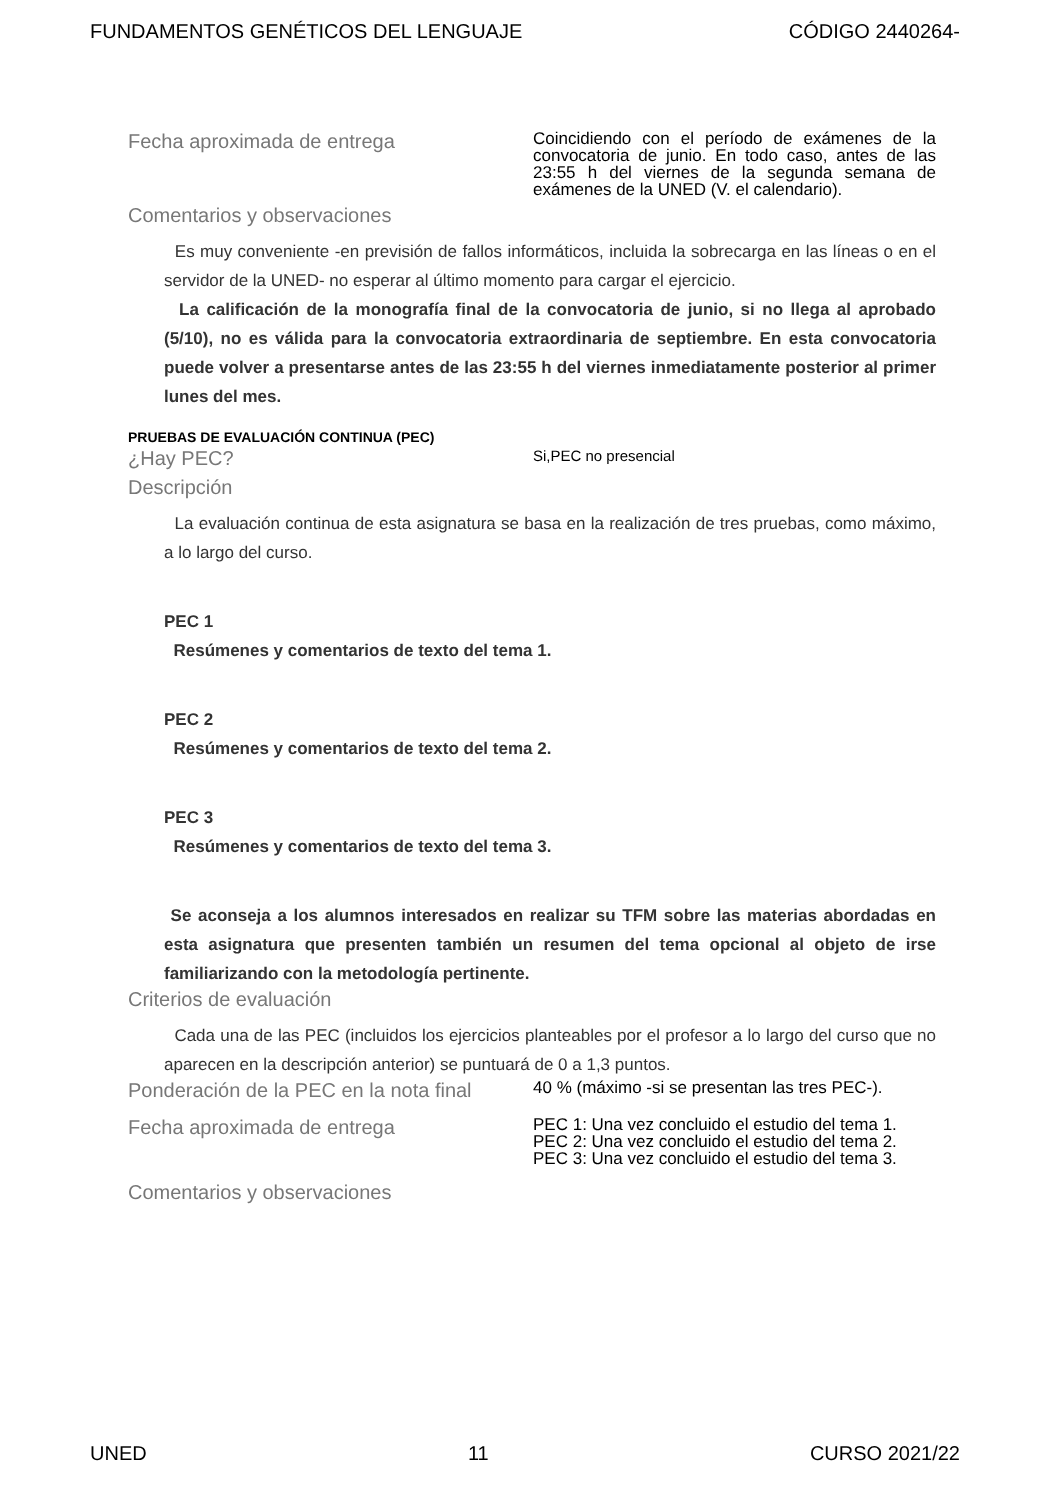FUNDAMENTOS GENÉTICOS DEL LENGUAJE CÓDIGO 2440264-
Fecha aproximada de entrega
Coincidiendo con el período de exámenes de la convocatoria de junio. En todo caso, antes de las 23:55 h del viernes de la segunda semana de exámenes de la UNED (V. el calendario).
Comentarios y observaciones
Es muy conveniente -en previsión de fallos informáticos, incluida la sobrecarga en las líneas o en el servidor de la UNED- no esperar al último momento para cargar el ejercicio.
La calificación de la monografía final de la convocatoria de junio, si no llega al aprobado (5/10), no es válida para la convocatoria extraordinaria de septiembre. En esta convocatoria puede volver a presentarse antes de las 23:55 h del viernes inmediatamente posterior al primer lunes del mes.
PRUEBAS DE EVALUACIÓN CONTINUA (PEC)
¿Hay PEC?
Si,PEC no presencial
Descripción
La evaluación continua de esta asignatura se basa en la realización de tres pruebas, como máximo, a lo largo del curso.
PEC 1
Resúmenes y comentarios de texto del tema 1.
PEC 2
Resúmenes y comentarios de texto del tema 2.
PEC 3
Resúmenes y comentarios de texto del tema 3.
Se aconseja a los alumnos interesados en realizar su TFM sobre las materias abordadas en esta asignatura que presenten también un resumen del tema opcional al objeto de irse familiarizando con la metodología pertinente.
Criterios de evaluación
Cada una de las PEC (incluidos los ejercicios planteables por el profesor a lo largo del curso que no aparecen en la descripción anterior) se puntuará de 0 a 1,3 puntos.
Ponderación de la PEC en la nota final
40 % (máximo -si se presentan las tres PEC-).
Fecha aproximada de entrega
PEC 1: Una vez concluido el estudio del tema 1. PEC 2: Una vez concluido el estudio del tema 2. PEC 3: Una vez concluido el estudio del tema 3.
Comentarios y observaciones
UNED 11 CURSO 2021/22